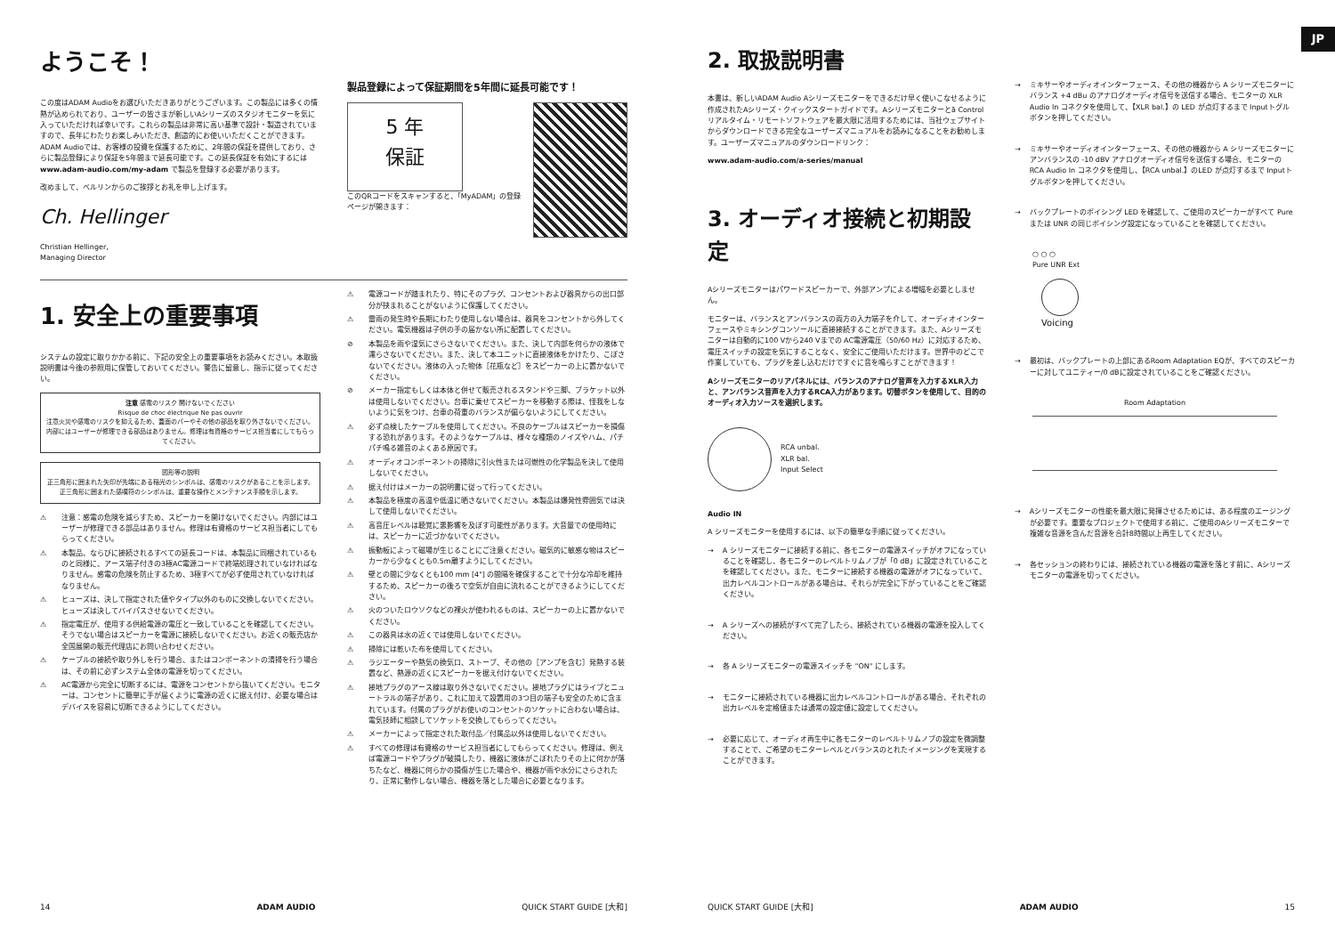ようこそ！
この度はADAM Audioをお選びいただきありがとうございます。この製品には多くの情熱が込められており、ユーザーの皆さまが新しいAシリーズのスタジオモニターを気に入っていただければ幸いです。これらの製品は非常に高い基準で設計・製造されていますので、長年にわたりお楽しみいただき、創造的にお使いいただくことができます。ADAM Audioでは、お客様の投資を保護するために、2年間の保証を提供しており、さらに製品登録により保証を5年間まで延長可能です。この延長保証を有効にするにはwww.adam-audio.com/my-adam で製品を登録する必要があります。
改めまして、ベルリンからのご挨拶とお礼を申し上げます。
Ch. Hellinger
Christian Hellinger,
Managing Director
製品登録によって保証期間を5年間に延長可能です！
5 年
保証
このQRコードをスキャンすると、「MyADAM」の登録ページが開きます：
1. 安全上の重要事項
システムの設定に取りかかる前に、下記の安全上の重要事項をお読みください。本取扱説明書は今後の参照用に保管しておいてください。警告に留意し、指示に従ってください。
注意 感電のリスク 開けないでください
Risque de choc électrique Ne pas ouvrir
注意火災や感電のリスクを抑えるため、蓋面のパーやその他の部品を取り外さないでください。内部にはユーザーが修理できる部品はありません。修理は有資格のサービス担当者にしてもらってください。
図形等の説明
正三角形に囲まれた矢印が先端にある稲光のシンボルは、感電のリスクがあることを示します。
正三角形に囲まれた感嘆符のシンボルは、重要な操作とメンテナンス手順を示します。
⚠ 注意：感電の危険を減らすため、スピーカーを開けないでください。内部にはユーザーが修理できる部品はありません。修理は有資格のサービス担当者にしてもらってください。
⚠ 本製品、ならびに接続されるすべての延長コードは、本製品に同梱されているものと同様に、アース端子付きの3極AC電源コードで終端処理されていなければなりません。感電の危険を防止するため、3極すべてが必ず使用されていなければなりません。
⚠ ヒューズは、決して指定された値やタイプ以外のものに交換しないでください。ヒューズは決してバイパスさせないでください。
⚠ 指定電圧が、使用する供給電源の電圧と一致していることを確認してください。そうでない場合はスピーカーを電源に接続しないでください。お近くの販売店か全国展開の販売代理店にお問い合わせください。
⚠ ケーブルの接続や取り外しを行う場合、またはコンポーネントの清掃を行う場合は、その前に必ずシステム全体の電源を切ってください。
⚠ AC電源から完全に切断するには、電源をコンセントから抜いてください。モニターは、コンセントに簡単に手が届くように電源の近くに据え付け、必要な場合はデバイスを容易に切断できるようにしてください。
⚠ 電源コードが踏まれたり、特にそのプラグ、コンセントおよび器具からの出口部分が挟まれることがないように保護してください。
⚠ 雷雨の発生時や長期にわたり使用しない場合は、器具をコンセントから外してください。電気機器は子供の手の届かない所に配置してください。
⊘ 本製品を雨や湿気にさらさないでください。また、決して内部を何らかの液体で濡らさないでください。また、決して本ユニットに直接液体をかけたり、こぼさないでください。液体の入った物体［花瓶など］をスピーカーの上に置かないでください。
⊘ メーカー指定もしくは本体と併せて販売されるスタンドや三脚、ブラケット以外は使用しないでください。台車に乗せてスピーカーを移動する際は、怪我をしないように気をつけ、台車の荷重のバランスが偏らないようにしてください。
⚠ 必ず点検したケーブルを使用してください。不良のケーブルはスピーカーを損傷する恐れがあります。そのようなケーブルは、様々な種類のノイズやハム、パチパチ鳴る雑音のよくある原因です。
⚠ オーディオコンポーネントの掃除に引火性または可燃性の化学製品を決して使用しないでください。
⚠ 据え付けはメーカーの説明書に従って行ってください。
⚠ 本製品を極度の高温や低温に晒さないでください。本製品は爆発性雰囲気では決して使用しないでください。
⚠ 高音圧レベルは聴覚に悪影響を及ぼす可能性があります。大音量での使用時には、スピーカーに近づかないでください。
⚠ 振動板によって磁場が生じることにご注意ください。磁気的に敏感な物はスピーカーから少なくとも0.5m離すようにしてください。
⚠ 壁との間に少なくとも100 mm [4"] の間隔を確保することで十分な冷却を維持するため、スピーカーの後ろで空気が自由に流れることができるようにしてください。
⚠ 火のついたロウソクなどの裸火が使われるものは、スピーカーの上に置かないでください。
⚠ この器具は水の近くでは使用しないでください。
⚠ 掃除には乾いた布を使用してください。
⚠ ラジエーターや熱気の換気口、ストーブ、その他の［アンプを含む］発熱する装置など、熱源の近くにスピーカーを据え付けないでください。
⚠ 接地プラグのアース線は取り外さないでください。接地プラグにはライブとニュートラルの端子があり、これに加えて設置用の3つ目の端子も安全のために含まれています。付属のプラグがお使いのコンセントのソケットに合わない場合は、電気技師に相談してソケットを交換してもらってください。
⚠ メーカーによって指定された取付品／付属品以外は使用しないでください。
⚠ すべての修理は有資格のサービス担当者にしてもらってください。修理は、例えば電源コードやプラグが破損したり、機器に液体がこぼれたりその上に何かが落ちたなど、機器に何らかの損傷が生じた場合や、機器が雨や水分にさらされたり、正常に動作しない場合、機器を落とした場合に必要となります。
14 ADAM AUDIO QUICK START GUIDE [大和]
JP
2. 取扱説明書
本書は、新しいADAM Audio Aシリーズモニターをできるだけ早く使いこなせるように作成されたAシリーズ・クイックスタートガイドです。Aシリーズモニターとã Controlリアルタイム・リモートソフトウェアを最大限に活用するためには、当社ウェブサイトからダウンロードできる完全なユーザーズマニュアルをお読みになることをお勧めします。ユーザーズマニュアルのダウンロードリンク：
www.adam-audio.com/a-series/manual
3. オーディオ接続と初期設定
Aシリーズモニターはパワードスピーカーで、外部アンプによる増幅を必要としません。
モニターは、バランスとアンバランスの両方の入力端子を介して、オーディオインターフェースやミキシングコンソールに直接接続することができます。また、Aシリーズモニターは自動的に100 Vから240 Vまでの AC電源電圧（50/60 Hz）に対応するため、電圧スイッチの設定を気にすることなく、安全にご使用いただけます。世界中のどこで作業していても、プラグを差し込むだけですぐに音を鳴らすことができます！
Aシリーズモニターのリアパネルには、バランスのアナログ音声を入力するXLR入力と、アンバランス音声を入力するRCA入力があります。切替ボタンを使用して、目的のオーディオ入力ソースを選択します。
RCA unbal.
XLR bal.
Input Select
Audio IN
A シリーズモニターを使用するには、以下の簡単な手順に従ってください。
→ A シリーズモニターに接続する前に、各モニターの電源スイッチがオフになっていることを確認し、各モニターのレベルトリムノブが「0 dB」に設定されていることを確認してください。また、モニターに接続する機器の電源がオフになっていて、出力レベルコントロールがある場合は、それらが完全に下がっていることをご確認ください。
→ A シリーズへの接続がすべて完了したら、接続されている機器の電源を投入してください。
→ 各 A シリーズモニターの電源スイッチを "ON" にします。
→ モニターに接続されている機器に出力レベルコントロールがある場合、それぞれの出力レベルを定格値または通常の設定値に設定してください。
→ 必要に応じて、オーディオ再生中に各モニターのレベルトリムノブの設定を微調整することで、ご希望のモニターレベルとバランスのとれたイメージングを実現することができます。
→ ミキサーやオーディオインターフェース、その他の機器から A シリーズモニターにバランス +4 dBu のアナログオーディオ信号を送信する場合、モニターの XLR Audio In コネクタを使用して、【XLR bal.】の LED が点灯するまで Inputトグルボタンを押してください。
→ ミキサーやオーディオインターフェース、その他の機器から A シリーズモニターにアンバランスの -10 dBV アナログオーディオ信号を送信する場合、モニターの RCA Audio In コネクタを使用し、【RCA unbal.】のLED が点灯するまで Inputトグルボタンを押してください。
→ バックプレートのボイシング LED を確認して、ご使用のスピーカーがすべて Pure または UNR の同じボイシング設定になっていることを確認してください。
○ ○ ○
Pure UNR Ext
Voicing
→ 最初は、バックプレートの上部にあるRoom Adaptation EQが、すべてのスピーカーに対してユニティー/0 dBに設定されていることをご確認ください。
Room Adaptation
→ Aシリーズモニターの性能を最大限に発揮させるためには、ある程度のエージングが必要です。重要なプロジェクトで使用する前に、ご使用のAシリーズモニターで複雑な音源を含んだ音源を合計8時間以上再生してください。
→ 各セッションの終わりには、接続されている機器の電源を落とす前に、Aシリーズモニターの電源を切ってください。
QUICK START GUIDE [大和] ADAM AUDIO 15